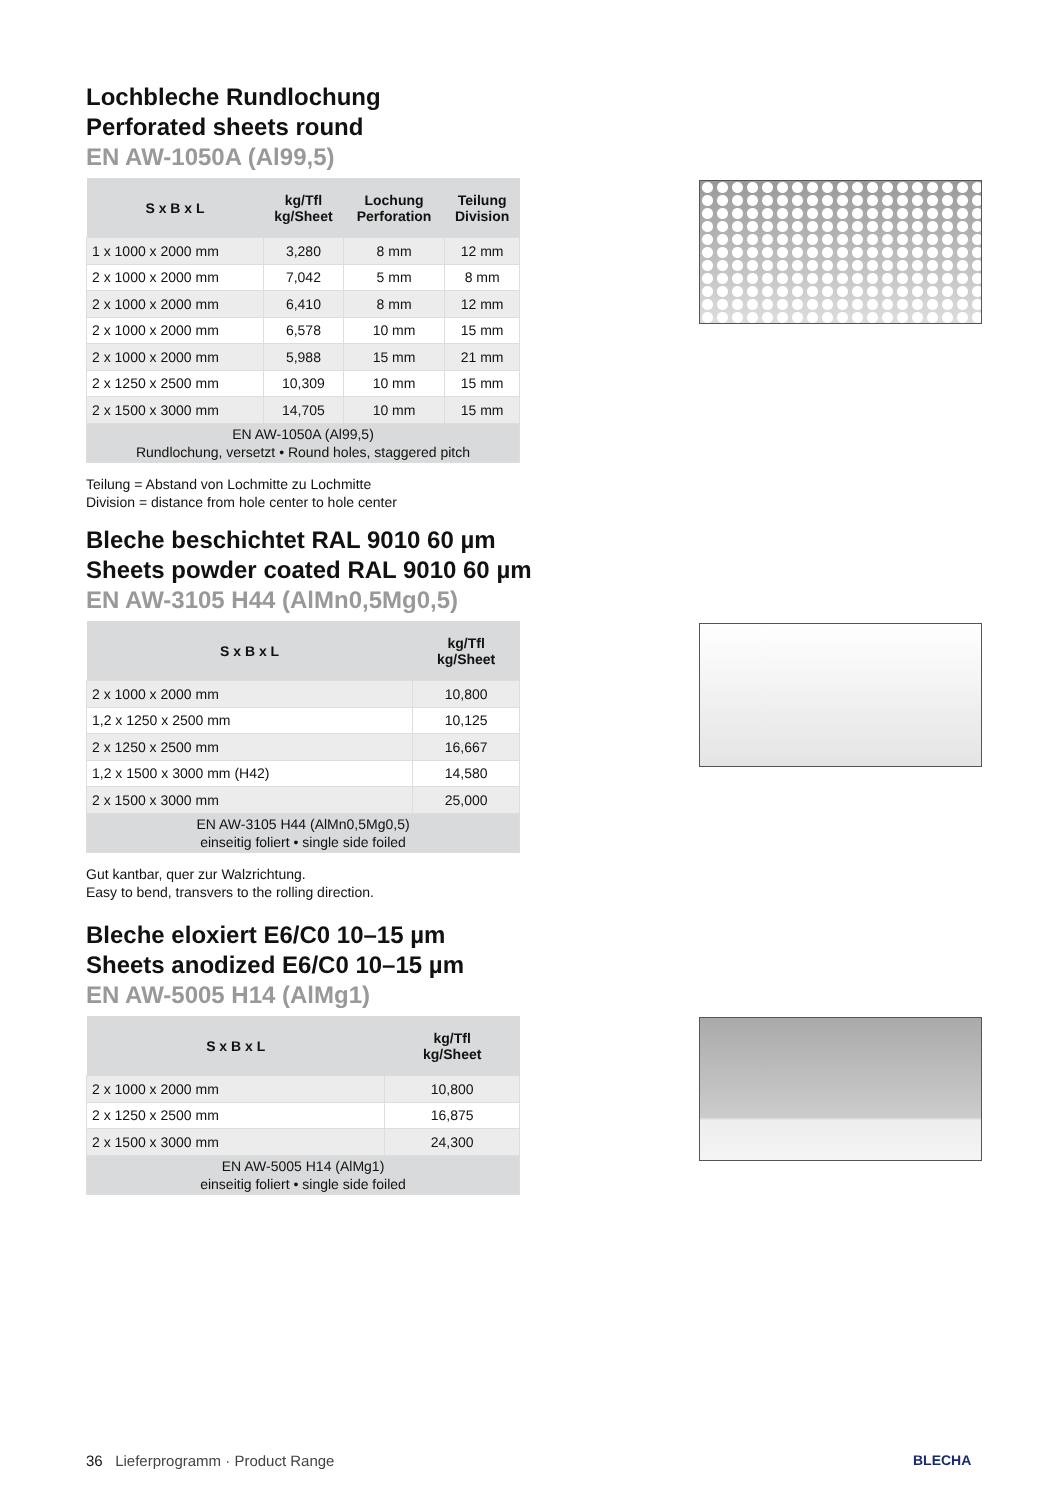Lochbleche Rundlochung
Perforated sheets round
EN AW-1050A (Al99,5)
| S x B x L | kg/Tfl kg/Sheet | Lochung Perforation | Teilung Division |
| --- | --- | --- | --- |
| 1 x 1000 x 2000 mm | 3,280 | 8 mm | 12 mm |
| 2 x 1000 x 2000 mm | 7,042 | 5 mm | 8 mm |
| 2 x 1000 x 2000 mm | 6,410 | 8 mm | 12 mm |
| 2 x 1000 x 2000 mm | 6,578 | 10 mm | 15 mm |
| 2 x 1000 x 2000 mm | 5,988 | 15 mm | 21 mm |
| 2 x 1250 x 2500 mm | 10,309 | 10 mm | 15 mm |
| 2 x 1500 x 3000 mm | 14,705 | 10 mm | 15 mm |
| EN AW-1050A (Al99,5) Rundlochung, versetzt • Round holes, staggered pitch | | | |
Teilung = Abstand von Lochmitte zu Lochmitte
Division = distance from hole center to hole center
Bleche beschichtet RAL 9010 60 µm
Sheets powder coated RAL 9010 60 µm
EN AW-3105 H44 (AlMn0,5Mg0,5)
| S x B x L | kg/Tfl kg/Sheet |
| --- | --- |
| 2 x 1000 x 2000 mm | 10,800 |
| 1,2 x 1250 x 2500 mm | 10,125 |
| 2 x 1250 x 2500 mm | 16,667 |
| 1,2 x 1500 x 3000 mm (H42) | 14,580 |
| 2 x 1500 x 3000 mm | 25,000 |
| EN AW-3105 H44 (AlMn0,5Mg0,5) einseitig foliert • single side foiled | |
Gut kantbar, quer zur Walzrichtung.
Easy to bend, transvers to the rolling direction.
Bleche eloxiert E6/C0 10–15 µm
Sheets anodized E6/C0 10–15 µm
EN AW-5005 H14 (AlMg1)
| S x B x L | kg/Tfl kg/Sheet |
| --- | --- |
| 2 x 1000 x 2000 mm | 10,800 |
| 2 x 1250 x 2500 mm | 16,875 |
| 2 x 1500 x 3000 mm | 24,300 |
| EN AW-5005 H14 (AlMg1) einseitig foliert • single side foiled | |
36 Lieferprogramm · Product Range
BLECHA